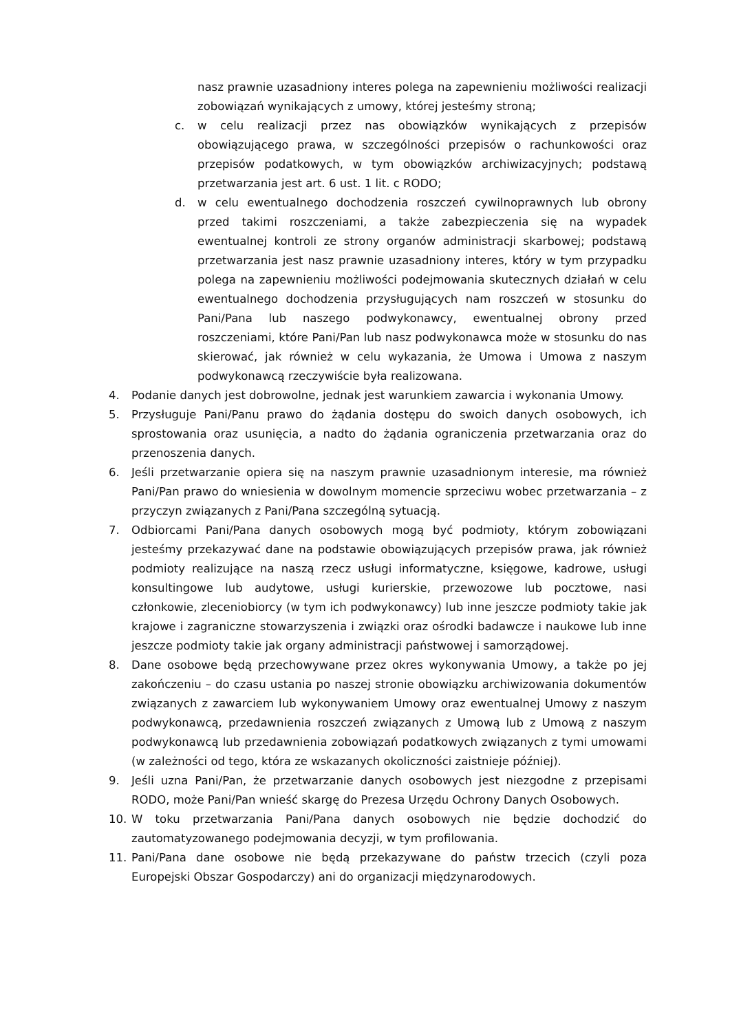nasz prawnie uzasadniony interes polega na zapewnieniu możliwości realizacji zobowiązań wynikających z umowy, której jesteśmy stroną;
c. w celu realizacji przez nas obowiązków wynikających z przepisów obowiązującego prawa, w szczególności przepisów o rachunkowości oraz przepisów podatkowych, w tym obowiązków archiwizacyjnych; podstawą przetwarzania jest art. 6 ust. 1 lit. c RODO;
d. w celu ewentualnego dochodzenia roszczeń cywilnoprawnych lub obrony przed takimi roszczeniami, a także zabezpieczenia się na wypadek ewentualnej kontroli ze strony organów administracji skarbowej; podstawą przetwarzania jest nasz prawnie uzasadniony interes, który w tym przypadku polega na zapewnieniu możliwości podejmowania skutecznych działań w celu ewentualnego dochodzenia przysługujących nam roszczeń w stosunku do Pani/Pana lub naszego podwykonawcy, ewentualnej obrony przed roszczeniami, które Pani/Pan lub nasz podwykonawca może w stosunku do nas skierować, jak również w celu wykazania, że Umowa i Umowa z naszym podwykonawcą rzeczywiście była realizowana.
4. Podanie danych jest dobrowolne, jednak jest warunkiem zawarcia i wykonania Umowy.
5. Przysługuje Pani/Panu prawo do żądania dostępu do swoich danych osobowych, ich sprostowania oraz usunięcia, a nadto do żądania ograniczenia przetwarzania oraz do przenoszenia danych.
6. Jeśli przetwarzanie opiera się na naszym prawnie uzasadnionym interesie, ma również Pani/Pan prawo do wniesienia w dowolnym momencie sprzeciwu wobec przetwarzania – z przyczyn związanych z Pani/Pana szczególną sytuacją.
7. Odbiorcami Pani/Pana danych osobowych mogą być podmioty, którym zobowiązani jesteśmy przekazywać dane na podstawie obowiązujących przepisów prawa, jak również podmioty realizujące na naszą rzecz usługi informatyczne, księgowe, kadrowe, usługi konsultingowe lub audytowe, usługi kurierskie, przewozowe lub pocztowe, nasi członkowie, zleceniobiorcy (w tym ich podwykonawcy) lub inne jeszcze podmioty takie jak krajowe i zagraniczne stowarzyszenia i związki oraz ośrodki badawcze i naukowe lub inne jeszcze podmioty takie jak organy administracji państwowej i samorządowej.
8. Dane osobowe będą przechowywane przez okres wykonywania Umowy, a także po jej zakończeniu – do czasu ustania po naszej stronie obowiązku archiwizowania dokumentów związanych z zawarciem lub wykonywaniem Umowy oraz ewentualnej Umowy z naszym podwykonawcą, przedawnienia roszczeń związanych z Umową lub z Umową z naszym podwykonawcą lub przedawnienia zobowiązań podatkowych związanych z tymi umowami (w zależności od tego, która ze wskazanych okoliczności zaistnieje później).
9. Jeśli uzna Pani/Pan, że przetwarzanie danych osobowych jest niezgodne z przepisami RODO, może Pani/Pan wnieść skargę do Prezesa Urzędu Ochrony Danych Osobowych.
10. W toku przetwarzania Pani/Pana danych osobowych nie będzie dochodzić do zautomatyzowanego podejmowania decyzji, w tym profilowania.
11. Pani/Pana dane osobowe nie będą przekazywane do państw trzecich (czyli poza Europejski Obszar Gospodarczy) ani do organizacji międzynarodowych.